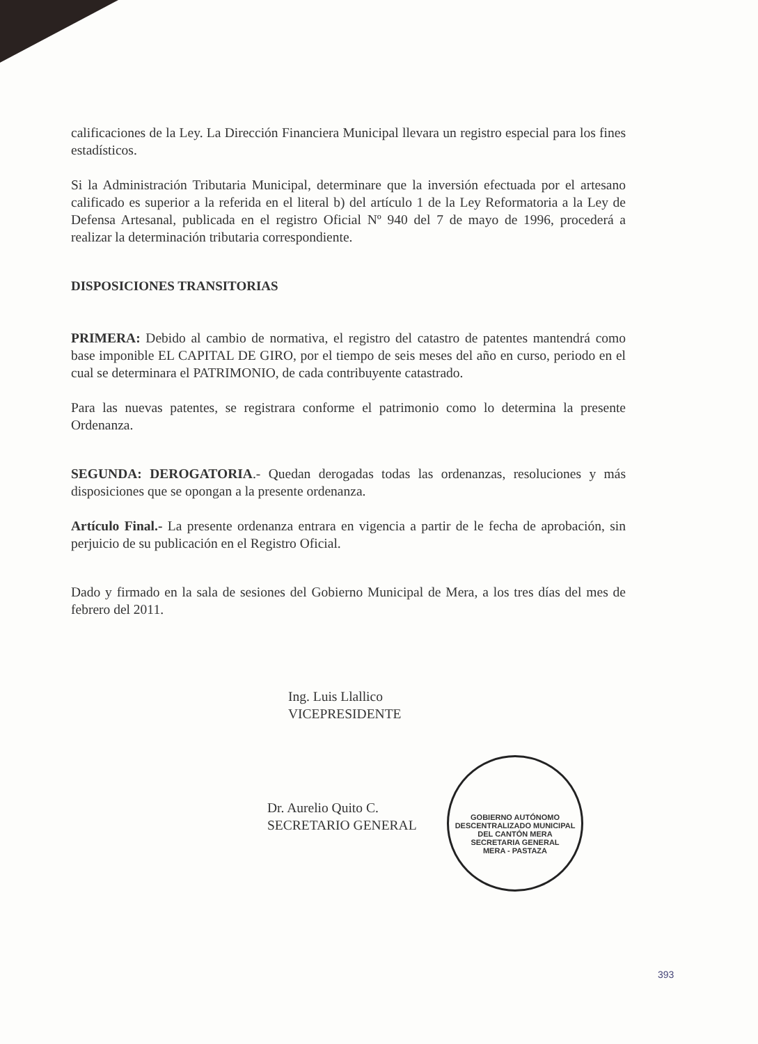calificaciones de la Ley. La Dirección Financiera Municipal llevara un registro especial para los fines estadísticos.
Si la Administración Tributaria Municipal, determinare que la inversión efectuada por el artesano calificado es superior a la referida en el literal b) del artículo 1 de la Ley Reformatoria a la Ley de Defensa Artesanal, publicada en el registro Oficial Nº 940 del 7 de mayo de 1996, procederá a realizar la determinación tributaria correspondiente.
DISPOSICIONES TRANSITORIAS
PRIMERA: Debido al cambio de normativa, el registro del catastro de patentes mantendrá como base imponible EL CAPITAL DE GIRO, por el tiempo de seis meses del año en curso, periodo en el cual se determinara el PATRIMONIO, de cada contribuyente catastrado.
Para las nuevas patentes, se registrara conforme el patrimonio como lo determina la presente Ordenanza.
SEGUNDA: DEROGATORIA.- Quedan derogadas todas las ordenanzas, resoluciones y más disposiciones que se opongan a la presente ordenanza.
Artículo Final.- La presente ordenanza entrara en vigencia a partir de le fecha de aprobación, sin perjuicio de su publicación en el Registro Oficial.
Dado y firmado en la sala de sesiones del Gobierno Municipal de Mera, a los tres días del mes de febrero del 2011.
Ing. Luis Llallico
VICEPRESIDENTE
Dr. Aurelio Quito C.
SECRETARIO GENERAL
GOBIERNO AUTÓNOMO DESCENTRALIZADO MUNICIPAL DEL CANTÓN MERA
SECRETARIA GENERAL
MERA - PASTAZA
393